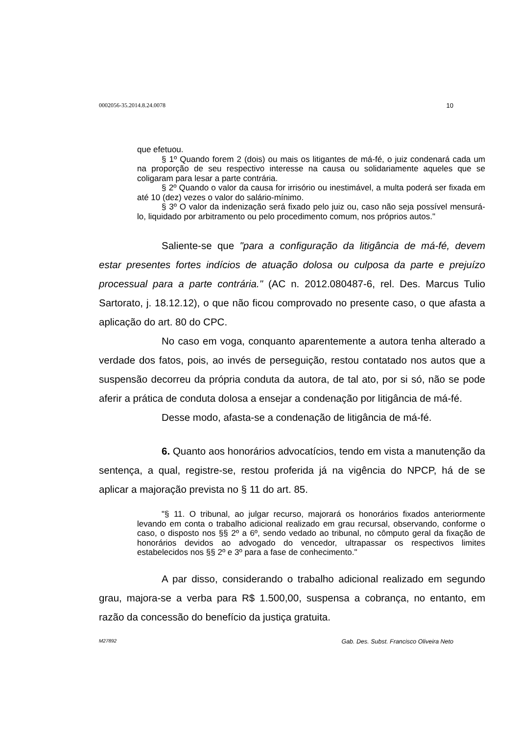0002056-35.2014.8.24.0078 10
que efetuou.
§ 1º Quando forem 2 (dois) ou mais os litigantes de má-fé, o juiz condenará cada um na proporção de seu respectivo interesse na causa ou solidariamente aqueles que se coligaram para lesar a parte contrária.
§ 2º Quando o valor da causa for irrisório ou inestimável, a multa poderá ser fixada em até 10 (dez) vezes o valor do salário-mínimo.
§ 3º O valor da indenização será fixado pelo juiz ou, caso não seja possível mensurá-lo, liquidado por arbitramento ou pelo procedimento comum, nos próprios autos."
Saliente-se que "para a configuração da litigância de má-fé, devem estar presentes fortes indícios de atuação dolosa ou culposa da parte e prejuízo processual para a parte contrária." (AC n. 2012.080487-6, rel. Des. Marcus Tulio Sartorato, j. 18.12.12), o que não ficou comprovado no presente caso, o que afasta a aplicação do art. 80 do CPC.
No caso em voga, conquanto aparentemente a autora tenha alterado a verdade dos fatos, pois, ao invés de perseguição, restou contatado nos autos que a suspensão decorreu da própria conduta da autora, de tal ato, por si só, não se pode aferir a prática de conduta dolosa a ensejar a condenação por litigância de má-fé.
Desse modo, afasta-se a condenação de litigância de má-fé.
6. Quanto aos honorários advocatícios, tendo em vista a manutenção da sentença, a qual, registre-se, restou proferida já na vigência do NPCP, há de se aplicar a majoração prevista no § 11 do art. 85.
"§ 11. O tribunal, ao julgar recurso, majorará os honorários fixados anteriormente levando em conta o trabalho adicional realizado em grau recursal, observando, conforme o caso, o disposto nos §§ 2º a 6º, sendo vedado ao tribunal, no cômputo geral da fixação de honorários devidos ao advogado do vencedor, ultrapassar os respectivos limites estabelecidos nos §§ 2º e 3º para a fase de conhecimento."
A par disso, considerando o trabalho adicional realizado em segundo grau, majora-se a verba para R$ 1.500,00, suspensa a cobrança, no entanto, em razão da concessão do benefício da justiça gratuita.
M27892 Gab. Des. Subst. Francisco Oliveira Neto